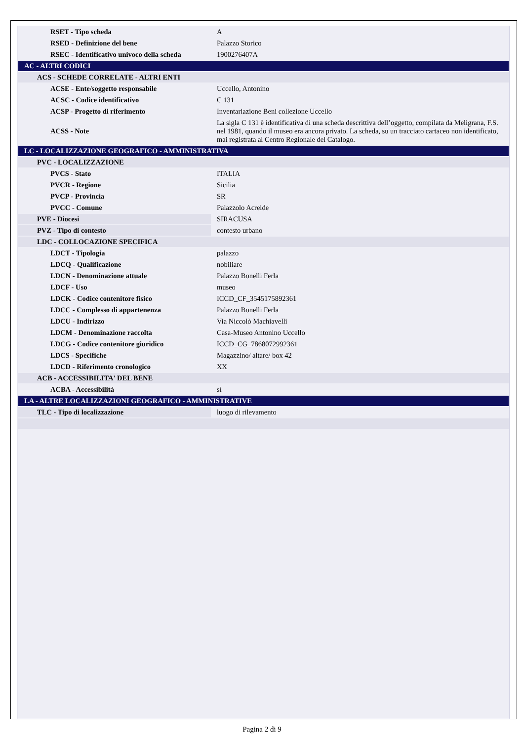| RSET - Tipo scheda | A |
| RSED - Definizione del bene | Palazzo Storico |
| RSEC - Identificativo univoco della scheda | 1900276407A |
| AC - ALTRI CODICI | |
| ACS - SCHEDE CORRELATE - ALTRI ENTI | |
| ACSE - Ente/soggetto responsabile | Uccello, Antonino |
| ACSC - Codice identificativo | C 131 |
| ACSP - Progetto di riferimento | Inventariazione Beni collezione Uccello |
| ACSS - Note | La sigla C 131 è identificativa di una scheda descrittiva dell’oggetto, compilata da Meligrana, F.S. nel 1981, quando il museo era ancora privato. La scheda, su un tracciato cartaceo non identificato, mai registrata al Centro Regionale del Catalogo. |
| LC - LOCALIZZAZIONE GEOGRAFICO - AMMINISTRATIVA | |
| PVC - LOCALIZZAZIONE | |
| PVCS - Stato | ITALIA |
| PVCR - Regione | Sicilia |
| PVCP - Provincia | SR |
| PVCC - Comune | Palazzolo Acreide |
| PVE - Diocesi | SIRACUSA |
| PVZ - Tipo di contesto | contesto urbano |
| LDC - COLLOCAZIONE SPECIFICA | |
| LDCT - Tipologia | palazzo |
| LDCQ - Qualificazione | nobiliare |
| LDCN - Denominazione attuale | Palazzo Bonelli Ferla |
| LDCF - Uso | museo |
| LDCK - Codice contenitore fisico | ICCD_CF_3545175892361 |
| LDCC - Complesso di appartenenza | Palazzo Bonelli Ferla |
| LDCU - Indirizzo | Via Niccolò Machiavelli |
| LDCM - Denominazione raccolta | Casa-Museo Antonino Uccello |
| LDCG - Codice contenitore giuridico | ICCD_CG_7868072992361 |
| LDCS - Specifiche | Magazzino/ altare/ box 42 |
| LDCD - Riferimento cronologico | XX |
| ACB - ACCESSIBILITA' DEL BENE | |
| ACBA - Accessibilità | sì |
| LA - ALTRE LOCALIZZAZIONI GEOGRAFICO - AMMINISTRATIVE | |
| TLC - Tipo di localizzazione | luogo di rilevamento |
Pagina 2 di 9